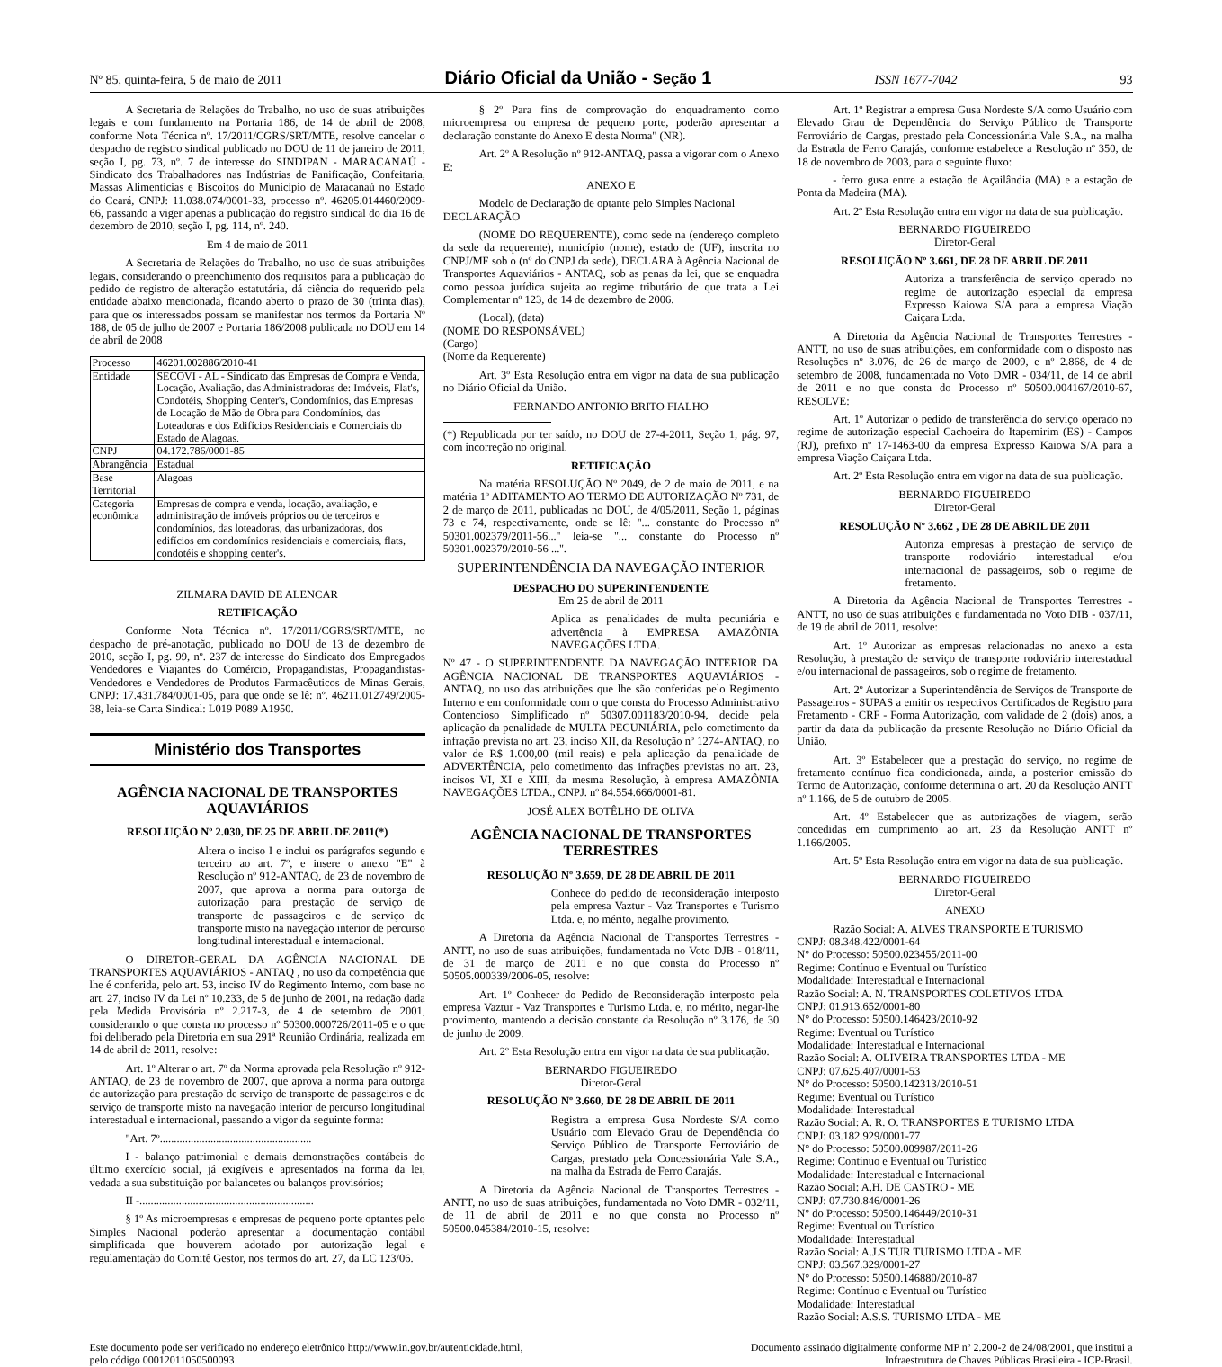Nº 85, quinta-feira, 5 de maio de 2011 Diário Oficial da União - Seção 1 ISSN 1677-7042 93
A Secretaria de Relações do Trabalho, no uso de suas atribuições legais e com fundamento na Portaria 186, de 14 de abril de 2008, conforme Nota Técnica nº. 17/2011/CGRS/SRT/MTE, resolve cancelar o despacho de registro sindical publicado no DOU de 11 de janeiro de 2011, seção I, pg. 73, nº. 7 de interesse do SINDIPAN - MARACANAÚ - Sindicato dos Trabalhadores nas Indústrias de Panificação, Confeitaria, Massas Alimentícias e Biscoitos do Município de Maracanaú no Estado do Ceará, CNPJ: 11.038.074/0001-33, processo nº. 46205.014460/2009-66, passando a viger apenas a publicação do registro sindical do dia 16 de dezembro de 2010, seção I, pg. 114, nº. 240.
Em 4 de maio de 2011
A Secretaria de Relações do Trabalho, no uso de suas atribuições legais, considerando o preenchimento dos requisitos para a publicação do pedido de registro de alteração estatutária, dá ciência do requerido pela entidade abaixo mencionada, ficando aberto o prazo de 30 (trinta dias), para que os interessados possam se manifestar nos termos da Portaria Nº 188, de 05 de julho de 2007 e Portaria 186/2008 publicada no DOU em 14 de abril de 2008
| Processo | 46201.002886/2010-41 |
| Entidade | SECOVI - AL - Sindicato das Empresas de Compra e Venda, Locação, Avaliação, das Administradoras de: Imóveis, Flat's, Condotéis, Shopping Center's, Condomínios, das Empresas de Locação de Mão de Obra para Condomínios, das Loteadoras e dos Edifícios Residenciais e Comerciais do Estado de Alagoas. |
| CNPJ | 04.172.786/0001-85 |
| Abrangência | Estadual |
| Base Territorial | Alagoas |
| Categoria econômica | Empresas de compra e venda, locação, avaliação, e administração de imóveis próprios ou de terceiros e condomínios, das loteadoras, das urbanizadoras, dos edifícios em condomínios residenciais e comerciais, flats, condotéis e shopping center's. |
ZILMARA DAVID DE ALENCAR
RETIFICAÇÃO
Conforme Nota Técnica nº. 17/2011/CGRS/SRT/MTE, no despacho de pré-anotação, publicado no DOU de 13 de dezembro de 2010, seção I, pg. 99, nº. 237 de interesse do Sindicato dos Empregados Vendedores e Viajantes do Comércio, Propagandistas, Propagandistas-Vendedores e Vendedores de Produtos Farmacêuticos de Minas Gerais, CNPJ: 17.431.784/0001-05, para que onde se lê: nº. 46211.012749/2005-38, leia-se Carta Sindical: L019 P089 A1950.
Ministério dos Transportes
AGÊNCIA NACIONAL DE TRANSPORTES AQUAVIÁRIOS
RESOLUÇÃO Nº 2.030, DE 25 DE ABRIL DE 2011(*)
Altera o inciso I e inclui os parágrafos segundo e terceiro ao art. 7º, e insere o anexo "E" à Resolução nº 912-ANTAQ, de 23 de novembro de 2007, que aprova a norma para outorga de autorização para prestação de serviço de transporte de passageiros e de serviço de transporte misto na navegação interior de percurso longitudinal interestadual e internacional.
O DIRETOR-GERAL DA AGÊNCIA NACIONAL DE TRANSPORTES AQUAVIÁRIOS - ANTAQ , no uso da competência que lhe é conferida, pelo art. 53, inciso IV do Regimento Interno, com base no art. 27, inciso IV da Lei nº 10.233, de 5 de junho de 2001, na redação dada pela Medida Provisória nº 2.217-3, de 4 de setembro de 2001, considerando o que consta no processo nº 50300.000726/2011-05 e o que foi deliberado pela Diretoria em sua 291ª Reunião Ordinária, realizada em 14 de abril de 2011, resolve:
Art. 1º Alterar o art. 7º da Norma aprovada pela Resolução nº 912-ANTAQ, de 23 de novembro de 2007, que aprova a norma para outorga de autorização para prestação de serviço de transporte de passageiros e de serviço de transporte misto na navegação interior de percurso longitudinal interestadual e internacional, passando a vigor da seguinte forma:
"Art. 7º......................................................
I - balanço patrimonial e demais demonstrações contábeis do último exercício social, já exigíveis e apresentados na forma da lei, vedada a sua substituição por balancetes ou balanços provisórios;
II -..............................................................
§ 1º As microempresas e empresas de pequeno porte optantes pelo Simples Nacional poderão apresentar a documentação contábil simplificada que houverem adotado por autorização legal e regulamentação do Comitê Gestor, nos termos do art. 27, da LC 123/06.
§ 2º Para fins de comprovação do enquadramento como microempresa ou empresa de pequeno porte, poderão apresentar a declaração constante do Anexo E desta Norma" (NR).
Art. 2º A Resolução nº 912-ANTAQ, passa a vigorar com o Anexo E:
ANEXO E
Modelo de Declaração de optante pelo Simples Nacional
DECLARAÇÃO
(NOME DO REQUERENTE), como sede na (endereço completo da sede da requerente), município (nome), estado de (UF), inscrita no CNPJ/MF sob o (nº do CNPJ da sede), DECLARA à Agência Nacional de Transportes Aquaviários - ANTAQ, sob as penas da lei, que se enquadra como pessoa jurídica sujeita ao regime tributário de que trata a Lei Complementar nº 123, de 14 de dezembro de 2006.
(Local), (data)
(NOME DO RESPONSÁVEL)
(Cargo)
(Nome da Requerente)
Art. 3º Esta Resolução entra em vigor na data de sua publicação no Diário Oficial da União.
FERNANDO ANTONIO BRITO FIALHO
(*) Republicada por ter saído, no DOU de 27-4-2011, Seção 1, pág. 97, com incorreção no original.
RETIFICAÇÃO
Na matéria RESOLUÇÃO Nº 2049, de 2 de maio de 2011, e na matéria 1º ADITAMENTO AO TERMO DE AUTORIZAÇÃO Nº 731, de 2 de março de 2011, publicadas no DOU, de 4/05/2011, Seção 1, páginas 73 e 74, respectivamente, onde se lê: ''... constante do Processo nº 50301.002379/2011-56...'' leia-se ''... constante do Processo nº 50301.002379/2010-56 ...''.
SUPERINTENDÊNCIA DA NAVEGAÇÃO INTERIOR
DESPACHO DO SUPERINTENDENTE
Em 25 de abril de 2011
Aplica as penalidades de multa pecuniária e advertência à EMPRESA AMAZÔNIA NAVEGAÇÕES LTDA.
Nº 47 - O SUPERINTENDENTE DA NAVEGAÇÃO INTERIOR DA AGÊNCIA NACIONAL DE TRANSPORTES AQUAVIÁRIOS - ANTAQ, no uso das atribuições que lhe são conferidas pelo Regimento Interno e em conformidade com o que consta do Processo Administrativo Contencioso Simplificado nº 50307.001183/2010-94, decide pela aplicação da penalidade de MULTA PECUNIÁRIA, pelo cometimento da infração prevista no art. 23, inciso XII, da Resolução nº 1274-ANTAQ, no valor de R$ 1.000,00 (mil reais) e pela aplicação da penalidade de ADVERTÊNCIA, pelo cometimento das infrações previstas no art. 23, incisos VI, XI e XIII, da mesma Resolução, à empresa AMAZÔNIA NAVEGAÇÕES LTDA., CNPJ. nº 84.554.666/0001-81.
JOSÉ ALEX BOTÊLHO DE OLIVA
AGÊNCIA NACIONAL DE TRANSPORTES TERRESTRES
RESOLUÇÃO Nº 3.659, DE 28 DE ABRIL DE 2011
Conhece do pedido de reconsideração interposto pela empresa Vaztur - Vaz Transportes e Turismo Ltda. e, no mérito, negalhe provimento.
A Diretoria da Agência Nacional de Transportes Terrestres - ANTT, no uso de suas atribuições, fundamentada no Voto DJB - 018/11, de 31 de março de 2011 e no que consta do Processo nº 50505.000339/2006-05, resolve:
Art. 1º Conhecer do Pedido de Reconsideração interposto pela empresa Vaztur - Vaz Transportes e Turismo Ltda. e, no mérito, negar-lhe provimento, mantendo a decisão constante da Resolução nº 3.176, de 30 de junho de 2009.
Art. 2º Esta Resolução entra em vigor na data de sua publicação.
BERNARDO FIGUEIREDO
Diretor-Geral
RESOLUÇÃO Nº 3.660, DE 28 DE ABRIL DE 2011
Registra a empresa Gusa Nordeste S/A como Usuário com Elevado Grau de Dependência do Serviço Público de Transporte Ferroviário de Cargas, prestado pela Concessionária Vale S.A., na malha da Estrada de Ferro Carajás.
A Diretoria da Agência Nacional de Transportes Terrestres - ANTT, no uso de suas atribuições, fundamentada no Voto DMR - 032/11, de 11 de abril de 2011 e no que consta no Processo nº 50500.045384/2010-15, resolve:
Art. 1º Registrar a empresa Gusa Nordeste S/A como Usuário com Elevado Grau de Dependência do Serviço Público de Transporte Ferroviário de Cargas, prestado pela Concessionária Vale S.A., na malha da Estrada de Ferro Carajás, conforme estabelece a Resolução nº 350, de 18 de novembro de 2003, para o seguinte fluxo:
- ferro gusa entre a estação de Açailândia (MA) e a estação de Ponta da Madeira (MA).
Art. 2º Esta Resolução entra em vigor na data de sua publicação.
BERNARDO FIGUEIREDO
Diretor-Geral
RESOLUÇÃO Nº 3.661, DE 28 DE ABRIL DE 2011
Autoriza a transferência de serviço operado no regime de autorização especial da empresa Expresso Kaiowa S/A para a empresa Viação Caiçara Ltda.
A Diretoria da Agência Nacional de Transportes Terrestres - ANTT, no uso de suas atribuições, em conformidade com o disposto nas Resoluções nº 3.076, de 26 de março de 2009, e nº 2.868, de 4 de setembro de 2008, fundamentada no Voto DMR - 034/11, de 14 de abril de 2011 e no que consta do Processo nº 50500.004167/2010-67, RESOLVE:
Art. 1º Autorizar o pedido de transferência do serviço operado no regime de autorização especial Cachoeira do Itapemirim (ES) - Campos (RJ), prefixo nº 17-1463-00 da empresa Expresso Kaiowa S/A para a empresa Viação Caiçara Ltda.
Art. 2º Esta Resolução entra em vigor na data de sua publicação.
BERNARDO FIGUEIREDO
Diretor-Geral
RESOLUÇÃO Nº 3.662 , DE 28 DE ABRIL DE 2011
Autoriza empresas à prestação de serviço de transporte rodoviário interestadual e/ou internacional de passageiros, sob o regime de fretamento.
A Diretoria da Agência Nacional de Transportes Terrestres - ANTT, no uso de suas atribuições e fundamentada no Voto DIB - 037/11, de 19 de abril de 2011, resolve:
Art. 1º Autorizar as empresas relacionadas no anexo a esta Resolução, à prestação de serviço de transporte rodoviário interestadual e/ou internacional de passageiros, sob o regime de fretamento.
Art. 2º Autorizar a Superintendência de Serviços de Transporte de Passageiros - SUPAS a emitir os respectivos Certificados de Registro para Fretamento - CRF - Forma Autorização, com validade de 2 (dois) anos, a partir da data da publicação da presente Resolução no Diário Oficial da União.
Art. 3º Estabelecer que a prestação do serviço, no regime de fretamento contínuo fica condicionada, ainda, a posterior emissão do Termo de Autorização, conforme determina o art. 20 da Resolução ANTT nº 1.166, de 5 de outubro de 2005.
Art. 4º Estabelecer que as autorizações de viagem, serão concedidas em cumprimento ao art. 23 da Resolução ANTT nº 1.166/2005.
Art. 5º Esta Resolução entra em vigor na data de sua publicação.
BERNARDO FIGUEIREDO
Diretor-Geral
ANEXO
Razão Social: A. ALVES TRANSPORTE E TURISMO
CNPJ: 08.348.422/0001-64
N° do Processo: 50500.023455/2011-00
Regime: Contínuo e Eventual ou Turístico
Modalidade: Interestadual e Internacional
Razão Social: A. N. TRANSPORTES COLETIVOS LTDA
CNPJ: 01.913.652/0001-80
N° do Processo: 50500.146423/2010-92
Regime: Eventual ou Turístico
Modalidade: Interestadual e Internacional
Razão Social: A. OLIVEIRA TRANSPORTES LTDA - ME
CNPJ: 07.625.407/0001-53
N° do Processo: 50500.142313/2010-51
Regime: Eventual ou Turístico
Modalidade: Interestadual
Razão Social: A. R. O. TRANSPORTES E TURISMO LTDA
CNPJ: 03.182.929/0001-77
N° do Processo: 50500.009987/2011-26
Regime: Contínuo e Eventual ou Turístico
Modalidade: Interestadual e Internacional
Razão Social: A.H. DE CASTRO - ME
CNPJ: 07.730.846/0001-26
N° do Processo: 50500.146449/2010-31
Regime: Eventual ou Turístico
Modalidade: Interestadual
Razão Social: A.J.S TUR TURISMO LTDA - ME
CNPJ: 03.567.329/0001-27
N° do Processo: 50500.146880/2010-87
Regime: Contínuo e Eventual ou Turístico
Modalidade: Interestadual
Razão Social: A.S.S. TURISMO LTDA - ME
Este documento pode ser verificado no endereço eletrônico http://www.in.gov.br/autenticidade.html,
pelo código 00012011050500093 Documento assinado digitalmente conforme MP nº 2.200-2 de 24/08/2001, que institui a
Infraestrutura de Chaves Públicas Brasileira - ICP-Brasil.